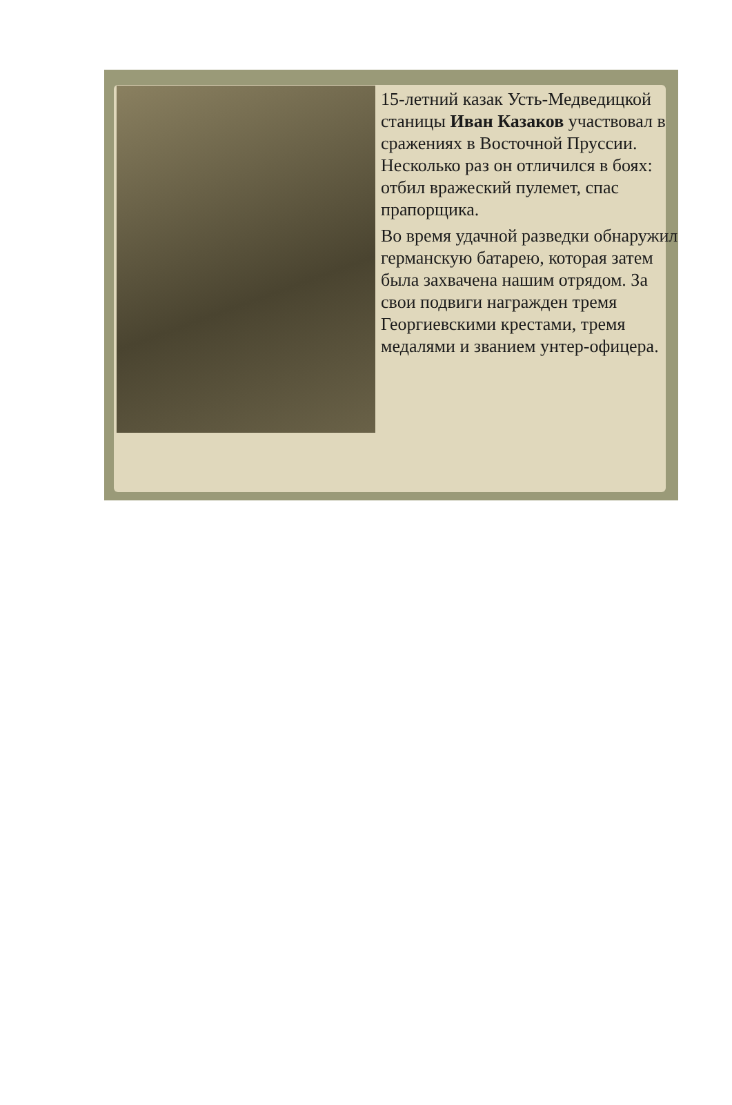15-летний казак Усть-Медведицкой станицы Иван Казаков участвовал в сражениях в Восточной Пруссии. Несколько раз он отличился в боях: отбил вражеский пулемет, спас прапорщика.
Во время удачной разведки обнаружил германскую батарею, которая затем была захвачена нашим отрядом. За свои подвиги награжден тремя Георгиевскими крестами, тремя медалями и званием унтер-офицера.